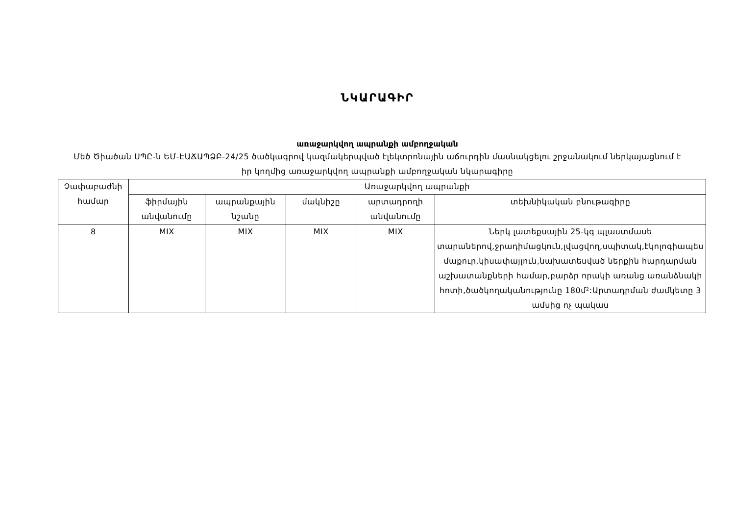ՆԿԱՐԱԳԻՐ
առաջարկվող ապրանքի ամբողջական
Մեծ Ծիածան ՍՊԸ-ն ԵՄ-ԷԱՃԱՊՁԲ-24/25 ծածկագրով կազմակերպված էլեկտրոնային աճուրդին մասնակցելու շրջանակում ներկայացնում է իր կողմից առաջարկվող ապրանքի ամբողջական նկարագիրը
| Չափաբաժնի համար | Առաջարկվող ապրանքի | | | | |
| --- | --- | --- | --- | --- | --- |
| | ֆիրմային անվանումը | ապրանքային նշանը | մակնիշը | արտադրողի անվանումը | տեխնիկական բնութագիրը |
| 8 | MIX | MIX | MIX | MIX | Ներկ լատեքսային 25-կգ պլաստմասե տարաներով,ջրադիմացկուն,լվացվող,սպիտակ,էկոլոգիապես մաքուր,կիսափայլուն,նախատեսված ներքին հարդարման աշխատանքների համար,բարձր որակի առանց առանձնակի հոտի,ծածկողականությունը 180մ²:Արտադրման ժամկետը 3 ամսից ոչ պակաս |